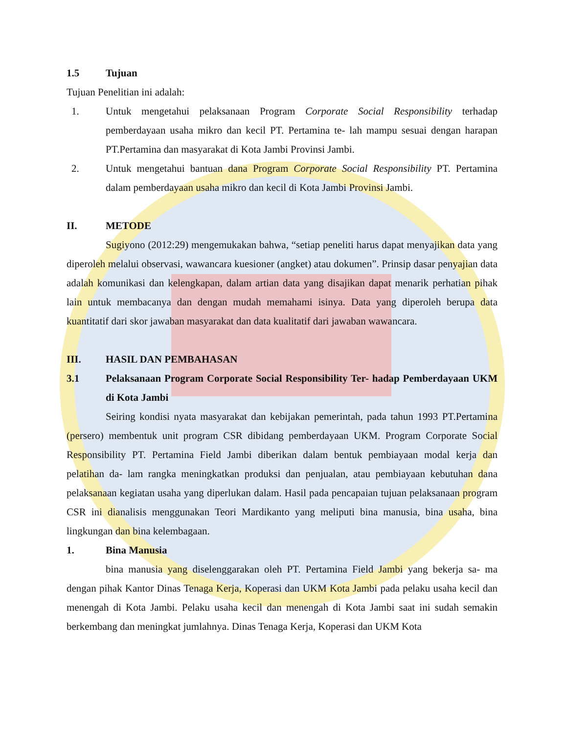1.5 Tujuan
Tujuan Penelitian ini adalah:
1. Untuk mengetahui pelaksanaan Program Corporate Social Responsibility terhadap pemberdayaan usaha mikro dan kecil PT. Pertamina te- lah mampu sesuai dengan harapan PT.Pertamina dan masyarakat di Kota Jambi Provinsi Jambi.
2. Untuk mengetahui bantuan dana Program Corporate Social Responsibility PT. Pertamina dalam pemberdayaan usaha mikro dan kecil di Kota Jambi Provinsi Jambi.
II. METODE
Sugiyono (2012:29) mengemukakan bahwa, “setiap peneliti harus dapat menyajikan data yang diperoleh melalui observasi, wawancara kuesioner (angket) atau dokumen”. Prinsip dasar penyajian data adalah komunikasi dan kelengkapan, dalam artian data yang disajikan dapat menarik perhatian pihak lain untuk membacanya dan dengan mudah memahami isinya. Data yang diperoleh berupa data kuantitatif dari skor jawaban masyarakat dan data kualitatif dari jawaban wawancara.
III. HASIL DAN PEMBAHASAN
3.1 Pelaksanaan Program Corporate Social Responsibility Ter- hadap Pemberdayaan UKM di Kota Jambi
Seiring kondisi nyata masyarakat dan kebijakan pemerintah, pada tahun 1993 PT.Pertamina (persero) membentuk unit program CSR dibidang pemberdayaan UKM. Program Corporate Social Responsibility PT. Pertamina Field Jambi diberikan dalam bentuk pembiayaan modal kerja dan pelatihan da- lam rangka meningkatkan produksi dan penjualan, atau pembiayaan kebutuhan dana pelaksanaan kegiatan usaha yang diperlukan dalam. Hasil pada pencapaian tujuan pelaksanaan program CSR ini dianalisis menggunakan Teori Mardikanto yang meliputi bina manusia, bina usaha, bina lingkungan dan bina kelembagaan.
1. Bina Manusia
bina manusia yang diselenggarakan oleh PT. Pertamina Field Jambi yang bekerja sa- ma dengan pihak Kantor Dinas Tenaga Kerja, Koperasi dan UKM Kota Jambi pada pelaku usaha kecil dan menengah di Kota Jambi. Pelaku usaha kecil dan menengah di Kota Jambi saat ini sudah semakin berkembang dan meningkat jumlahnya. Dinas Tenaga Kerja, Koperasi dan UKM Kota